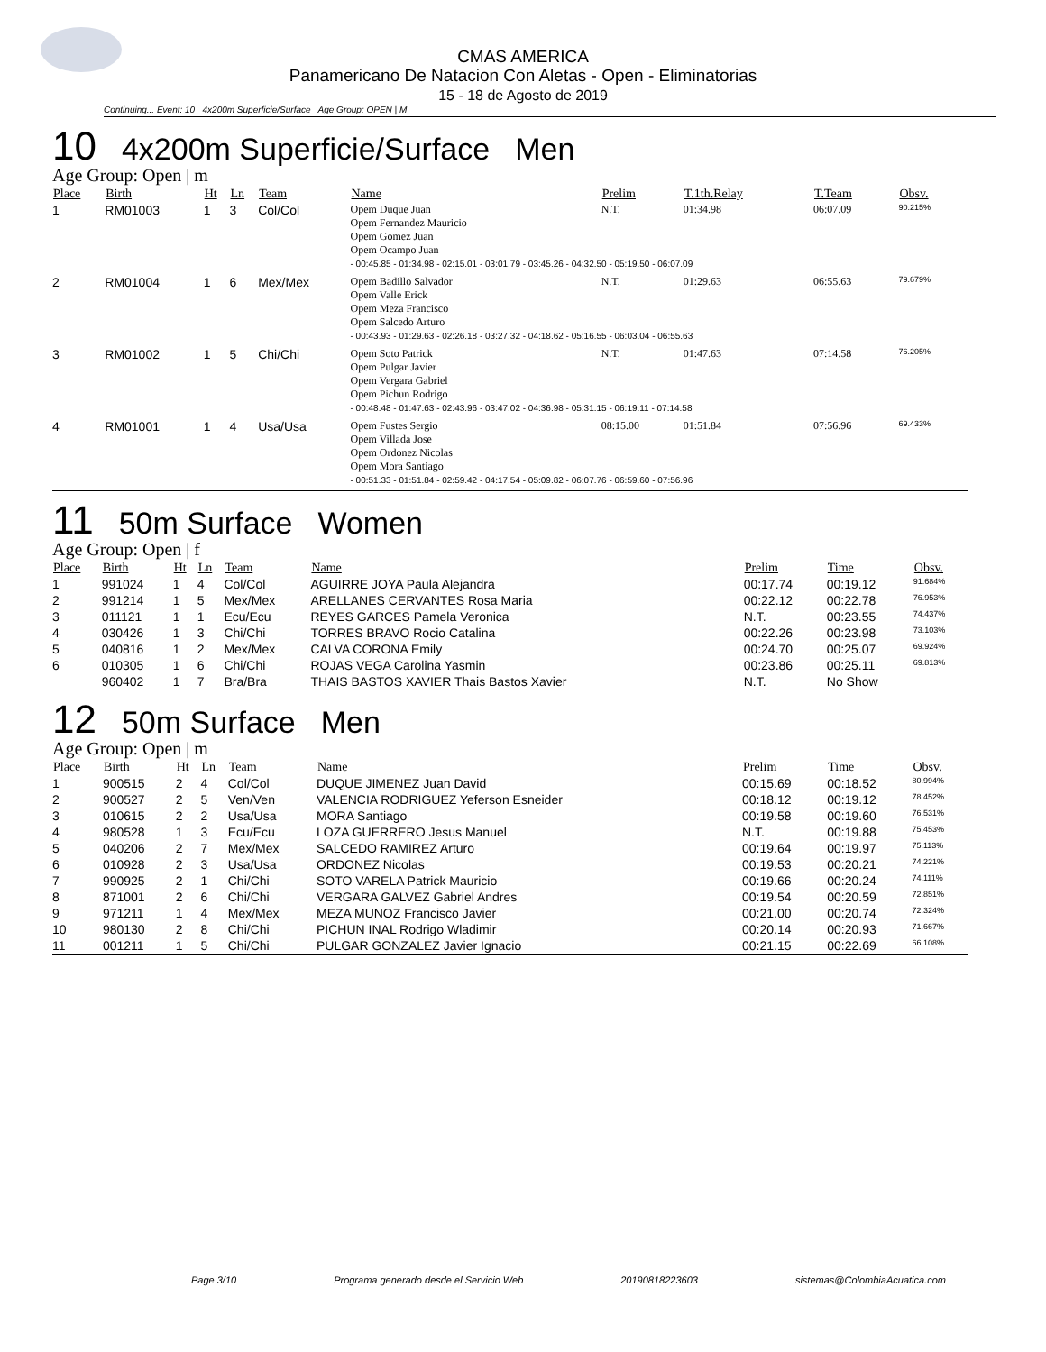CMAS AMERICA
Panamericano De Natacion Con Aletas - Open - Eliminatorias
15 - 18 de Agosto de 2019
Continuing... Event: 10 4x200m Superficie/Surface Age Group: OPEN | M
10 4x200m Superficie/Surface Men
Age Group: Open | m
| Place | Birth | Ht | Ln | Team | Name | Prelim | T.1th.Relay | T.Team | Obsv. |
| --- | --- | --- | --- | --- | --- | --- | --- | --- | --- |
| 1 | RM01003 | 1 | 3 | Col/Col | Opem Duque Juan Opem Fernandez Mauricio Opem Gomez Juan Opem Ocampo Juan | N.T. | 01:34.98 | 06:07.09 | 90.215% |
| | | | | | - 00:45.85 - 01:34.98 - 02:15.01 - 03:01.79 - 03:45.26 - 04:32.50 - 05:19.50 - 06:07.09 | | | | |
| 2 | RM01004 | 1 | 6 | Mex/Mex | Opem Badillo Salvador Opem Valle Erick Opem Meza Francisco Opem Salcedo Arturo | N.T. | 01:29.63 | 06:55.63 | 79.679% |
| | | | | | - 00:43.93 - 01:29.63 - 02:26.18 - 03:27.32 - 04:18.62 - 05:16.55 - 06:03.04 - 06:55.63 | | | | |
| 3 | RM01002 | 1 | 5 | Chi/Chi | Opem Soto Patrick Opem Pulgar Javier Opem Vergara Gabriel Opem Pichun Rodrigo | N.T. | 01:47.63 | 07:14.58 | 76.205% |
| | | | | | - 00:48.48 - 01:47.63 - 02:43.96 - 03:47.02 - 04:36.98 - 05:31.15 - 06:19.11 - 07:14.58 | | | | |
| 4 | RM01001 | 1 | 4 | Usa/Usa | Opem Fustes Sergio Opem Villada Jose Opem Ordonez Nicolas Opem Mora Santiago | 08:15.00 | 01:51.84 | 07:56.96 | 69.433% |
| | | | | | - 00:51.33 - 01:51.84 - 02:59.42 - 04:17.54 - 05:09.82 - 06:07.76 - 06:59.60 - 07:56.96 | | | | |
11 50m Surface Women
Age Group: Open | f
| Place | Birth | Ht | Ln | Team | Name | Prelim | Time | Obsv. |
| --- | --- | --- | --- | --- | --- | --- | --- | --- |
| 1 | 991024 | 1 | 4 | Col/Col | AGUIRRE JOYA Paula Alejandra | 00:17.74 | 00:19.12 | 91.684% |
| 2 | 991214 | 1 | 5 | Mex/Mex | ARELLANES CERVANTES Rosa Maria | 00:22.12 | 00:22.78 | 76.953% |
| 3 | 011121 | 1 | 1 | Ecu/Ecu | REYES GARCES Pamela Veronica | N.T. | 00:23.55 | 74.437% |
| 4 | 030426 | 1 | 3 | Chi/Chi | TORRES BRAVO Rocio Catalina | 00:22.26 | 00:23.98 | 73.103% |
| 5 | 040816 | 1 | 2 | Mex/Mex | CALVA CORONA Emily | 00:24.70 | 00:25.07 | 69.924% |
| 6 | 010305 | 1 | 6 | Chi/Chi | ROJAS VEGA Carolina Yasmin | 00:23.86 | 00:25.11 | 69.813% |
| | 960402 | 1 | 7 | Bra/Bra | THAIS BASTOS XAVIER Thais Bastos Xavier | N.T. | No Show | |
12 50m Surface Men
Age Group: Open | m
| Place | Birth | Ht | Ln | Team | Name | Prelim | Time | Obsv. |
| --- | --- | --- | --- | --- | --- | --- | --- | --- |
| 1 | 900515 | 2 | 4 | Col/Col | DUQUE JIMENEZ Juan David | 00:15.69 | 00:18.52 | 80.994% |
| 2 | 900527 | 2 | 5 | Ven/Ven | VALENCIA RODRIGUEZ Yeferson Esneider | 00:18.12 | 00:19.12 | 78.452% |
| 3 | 010615 | 2 | 2 | Usa/Usa | MORA Santiago | 00:19.58 | 00:19.60 | 76.531% |
| 4 | 980528 | 1 | 3 | Ecu/Ecu | LOZA GUERRERO Jesus Manuel | N.T. | 00:19.88 | 75.453% |
| 5 | 040206 | 2 | 7 | Mex/Mex | SALCEDO RAMIREZ Arturo | 00:19.64 | 00:19.97 | 75.113% |
| 6 | 010928 | 2 | 3 | Usa/Usa | ORDONEZ Nicolas | 00:19.53 | 00:20.21 | 74.221% |
| 7 | 990925 | 2 | 1 | Chi/Chi | SOTO VARELA Patrick Mauricio | 00:19.66 | 00:20.24 | 74.111% |
| 8 | 871001 | 2 | 6 | Chi/Chi | VERGARA GALVEZ Gabriel Andres | 00:19.54 | 00:20.59 | 72.851% |
| 9 | 971211 | 1 | 4 | Mex/Mex | MEZA MUNOZ Francisco Javier | 00:21.00 | 00:20.74 | 72.324% |
| 10 | 980130 | 2 | 8 | Chi/Chi | PICHUN INAL Rodrigo Wladimir | 00:20.14 | 00:20.93 | 71.667% |
| 11 | 001211 | 1 | 5 | Chi/Chi | PULGAR GONZALEZ Javier Ignacio | 00:21.15 | 00:22.69 | 66.108% |
Page 3/10 Programa generado desde el Servicio Web 20190818223603 sistemas@ColombiaAcuatica.com